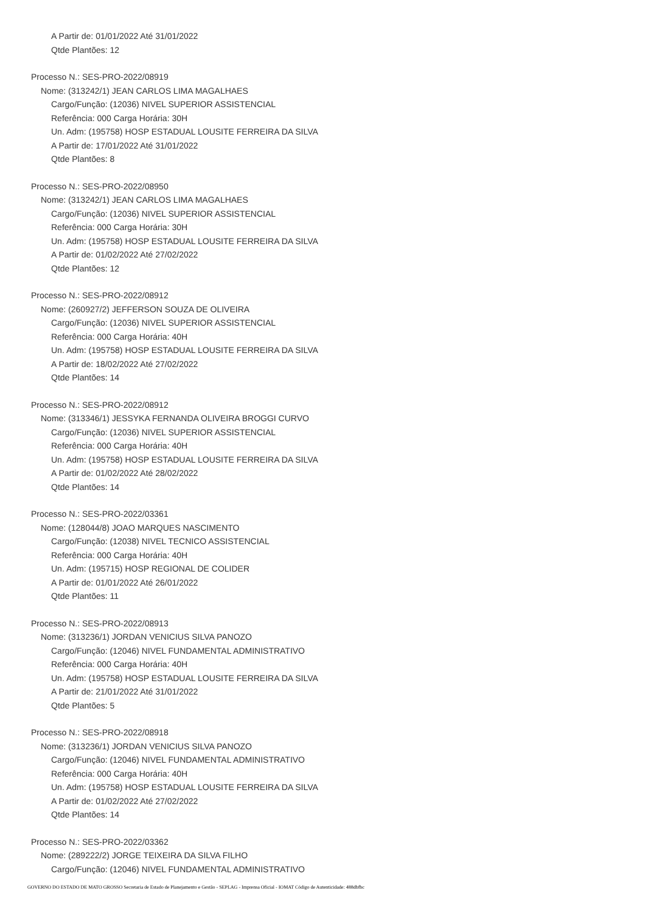A Partir de: 01/01/2022 Até 31/01/2022
Qtde Plantões: 12
Processo N.: SES-PRO-2022/08919
Nome: (313242/1) JEAN CARLOS LIMA MAGALHAES
Cargo/Função: (12036) NIVEL SUPERIOR ASSISTENCIAL
Referência: 000 Carga Horária: 30H
Un. Adm: (195758) HOSP ESTADUAL LOUSITE FERREIRA DA SILVA
A Partir de: 17/01/2022 Até 31/01/2022
Qtde Plantões: 8
Processo N.: SES-PRO-2022/08950
Nome: (313242/1) JEAN CARLOS LIMA MAGALHAES
Cargo/Função: (12036) NIVEL SUPERIOR ASSISTENCIAL
Referência: 000 Carga Horária: 30H
Un. Adm: (195758) HOSP ESTADUAL LOUSITE FERREIRA DA SILVA
A Partir de: 01/02/2022 Até 27/02/2022
Qtde Plantões: 12
Processo N.: SES-PRO-2022/08912
Nome: (260927/2) JEFFERSON SOUZA DE OLIVEIRA
Cargo/Função: (12036) NIVEL SUPERIOR ASSISTENCIAL
Referência: 000 Carga Horária: 40H
Un. Adm: (195758) HOSP ESTADUAL LOUSITE FERREIRA DA SILVA
A Partir de: 18/02/2022 Até 27/02/2022
Qtde Plantões: 14
Processo N.: SES-PRO-2022/08912
Nome: (313346/1) JESSYKA FERNANDA OLIVEIRA BROGGI CURVO
Cargo/Função: (12036) NIVEL SUPERIOR ASSISTENCIAL
Referência: 000 Carga Horária: 40H
Un. Adm: (195758) HOSP ESTADUAL LOUSITE FERREIRA DA SILVA
A Partir de: 01/02/2022 Até 28/02/2022
Qtde Plantões: 14
Processo N.: SES-PRO-2022/03361
Nome: (128044/8) JOAO MARQUES NASCIMENTO
Cargo/Função: (12038) NIVEL TECNICO ASSISTENCIAL
Referência: 000 Carga Horária: 40H
Un. Adm: (195715) HOSP REGIONAL DE COLIDER
A Partir de: 01/01/2022 Até 26/01/2022
Qtde Plantões: 11
Processo N.: SES-PRO-2022/08913
Nome: (313236/1) JORDAN VENICIUS SILVA PANOZO
Cargo/Função: (12046) NIVEL FUNDAMENTAL ADMINISTRATIVO
Referência: 000 Carga Horária: 40H
Un. Adm: (195758) HOSP ESTADUAL LOUSITE FERREIRA DA SILVA
A Partir de: 21/01/2022 Até 31/01/2022
Qtde Plantões: 5
Processo N.: SES-PRO-2022/08918
Nome: (313236/1) JORDAN VENICIUS SILVA PANOZO
Cargo/Função: (12046) NIVEL FUNDAMENTAL ADMINISTRATIVO
Referência: 000 Carga Horária: 40H
Un. Adm: (195758) HOSP ESTADUAL LOUSITE FERREIRA DA SILVA
A Partir de: 01/02/2022 Até 27/02/2022
Qtde Plantões: 14
Processo N.: SES-PRO-2022/03362
Nome: (289222/2) JORGE TEIXEIRA DA SILVA FILHO
Cargo/Função: (12046) NIVEL FUNDAMENTAL ADMINISTRATIVO
GOVERNO DO ESTADO DE MATO GROSSO Secretaria de Estado de Planejamento e Gestão - SEPLAG - Imprensa Oficial - IOMAT Código de Autenticidade: 488dbfbc